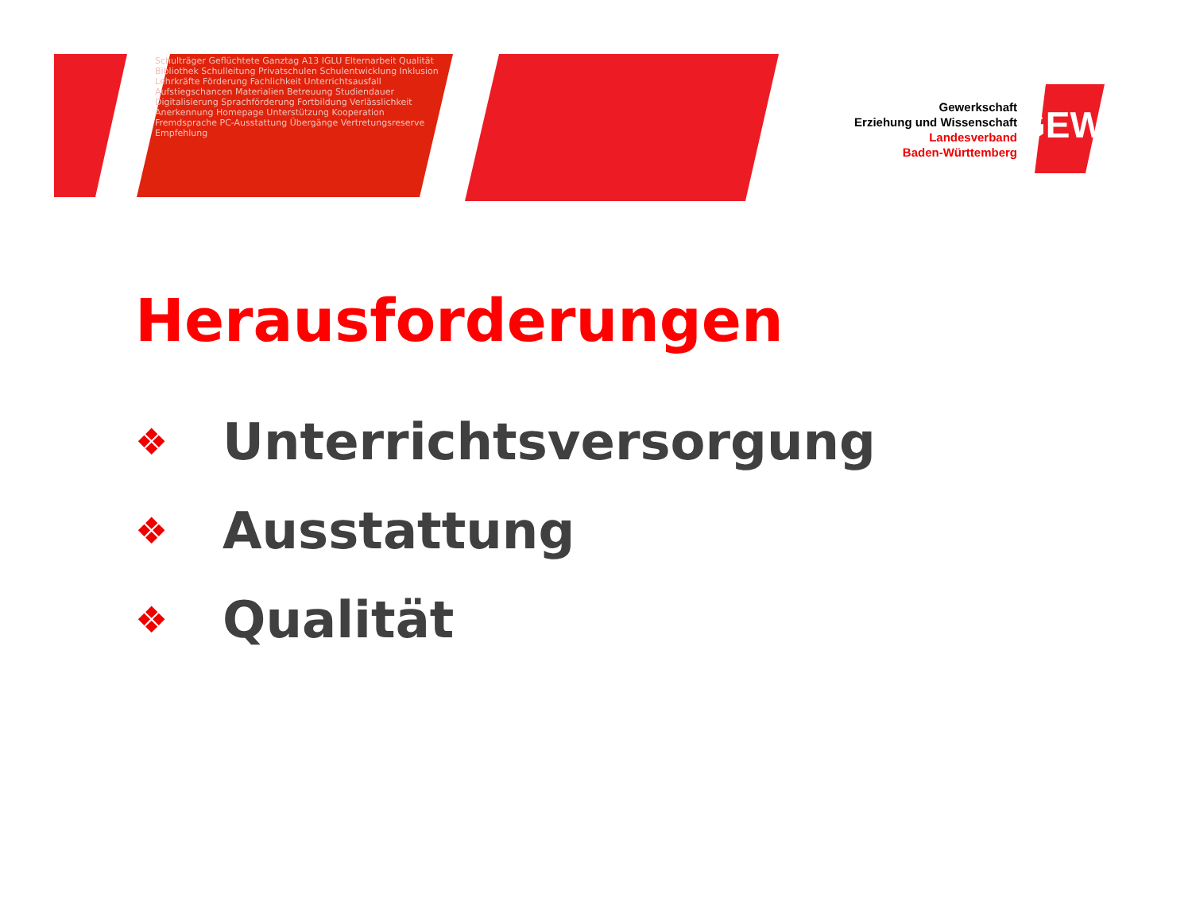Schulträger Geflüchtete Ganztag A13 IGLU Elternarbeit Qualität Bibliothek Schulleitung Privatschulen Schulentwicklung Inklusion Lehrkräfte Förderung Fachlichkeit Unterrichtsausfall Aufstiegschancen Materialien Betreuung Studiendauer Digitalisierung Sprachförderung Fortbildung Verlässlichkeit Anerkennung Homepage Unterstützung Kooperation Fremdsprache PC-Ausstattung Übergänge Vertretungsreserve Empfehlung
Gewerkschaft
Erziehung und Wissenschaft
Landesverband
Baden-Württemberg
GEW
Herausforderungen
❖ Unterrichtsversorgung
❖ Ausstattung
❖ Qualität